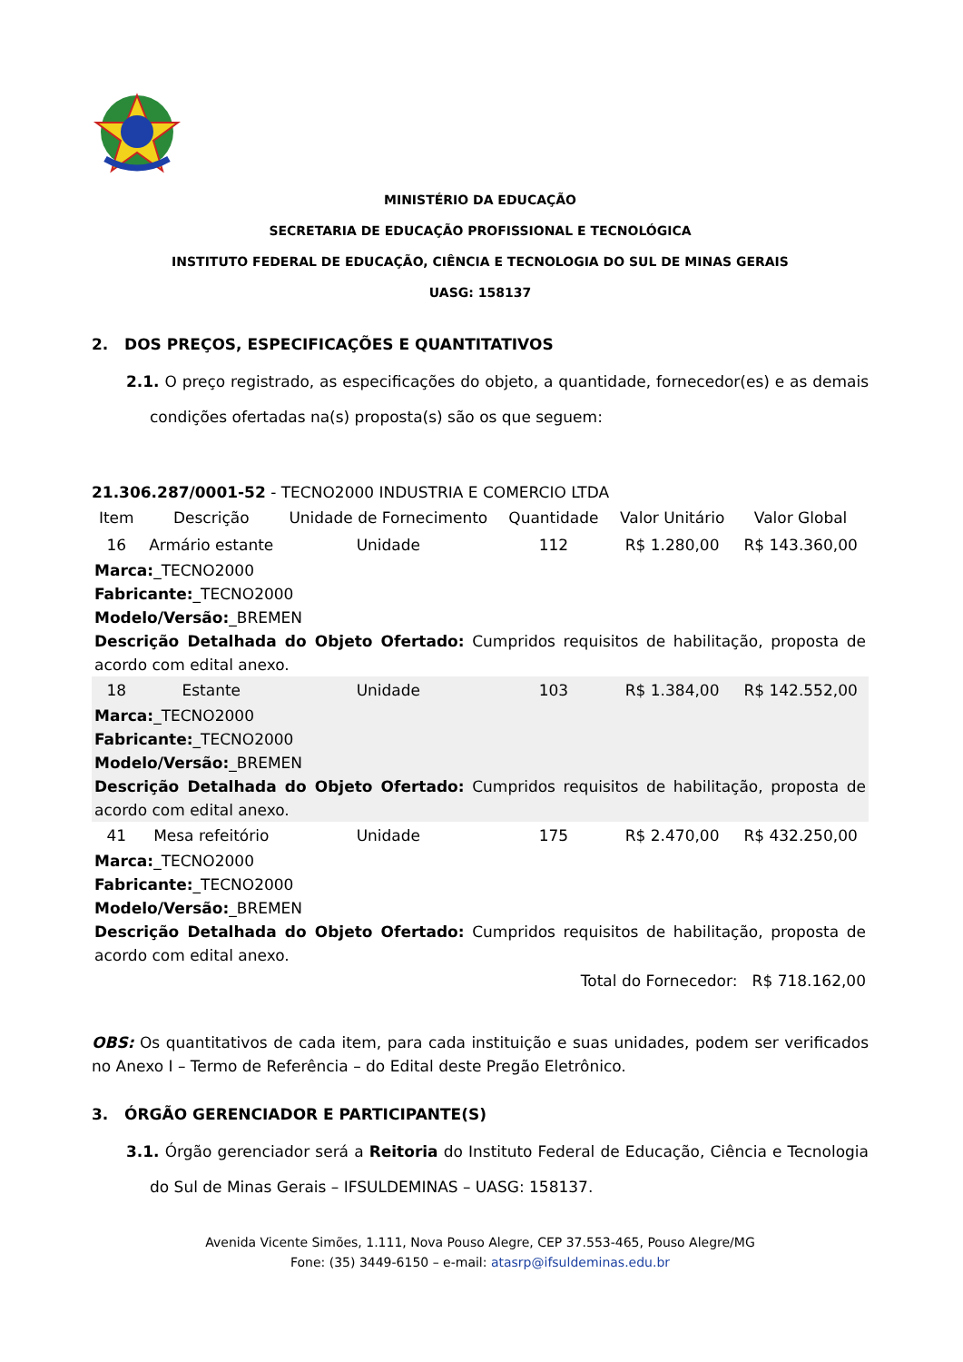MINISTÉRIO DA EDUCAÇÃO
SECRETARIA DE EDUCAÇÃO PROFISSIONAL E TECNOLÓGICA
INSTITUTO FEDERAL DE EDUCAÇÃO, CIÊNCIA E TECNOLOGIA DO SUL DE MINAS GERAIS
UASG: 158137
2. DOS PREÇOS, ESPECIFICAÇÕES E QUANTITATIVOS
2.1. O preço registrado, as especificações do objeto, a quantidade, fornecedor(es) e as demais condições ofertadas na(s) proposta(s) são os que seguem:
21.306.287/0001-52 - TECNO2000 INDUSTRIA E COMERCIO LTDA
| Item | Descrição | Unidade de Fornecimento | Quantidade | Valor Unitário | Valor Global |
| --- | --- | --- | --- | --- | --- |
| 16 | Armário estante | Unidade | 112 | R$ 1.280,00 | R$ 143.360,00 |
| Marca: _TECNO2000 Fabricante: _TECNO2000 Modelo/Versão: _BREMEN Descrição Detalhada do Objeto Ofertado: Cumpridos requisitos de habilitação, proposta de acordo com edital anexo. | | | | | |
| 18 | Estante | Unidade | 103 | R$ 1.384,00 | R$ 142.552,00 |
| Marca: _TECNO2000 Fabricante: _TECNO2000 Modelo/Versão: _BREMEN Descrição Detalhada do Objeto Ofertado: Cumpridos requisitos de habilitação, proposta de acordo com edital anexo. | | | | | |
| 41 | Mesa refeitório | Unidade | 175 | R$ 2.470,00 | R$ 432.250,00 |
| Marca: _TECNO2000 Fabricante: _TECNO2000 Modelo/Versão: _BREMEN Descrição Detalhada do Objeto Ofertado: Cumpridos requisitos de habilitação, proposta de acordo com edital anexo. | | | | | |
| Total do Fornecedor: R$ 718.162,00 | | | | | |
OBS: Os quantitativos de cada item, para cada instituição e suas unidades, podem ser verificados no Anexo I – Termo de Referência – do Edital deste Pregão Eletrônico.
3. ÓRGÃO GERENCIADOR E PARTICIPANTE(S)
3.1. Órgão gerenciador será a Reitoria do Instituto Federal de Educação, Ciência e Tecnologia do Sul de Minas Gerais – IFSULDEMINAS – UASG: 158137.
Avenida Vicente Simões, 1.111, Nova Pouso Alegre, CEP 37.553-465, Pouso Alegre/MG
Fone: (35) 3449-6150 – e-mail: atasrp@ifsuldeminas.edu.br